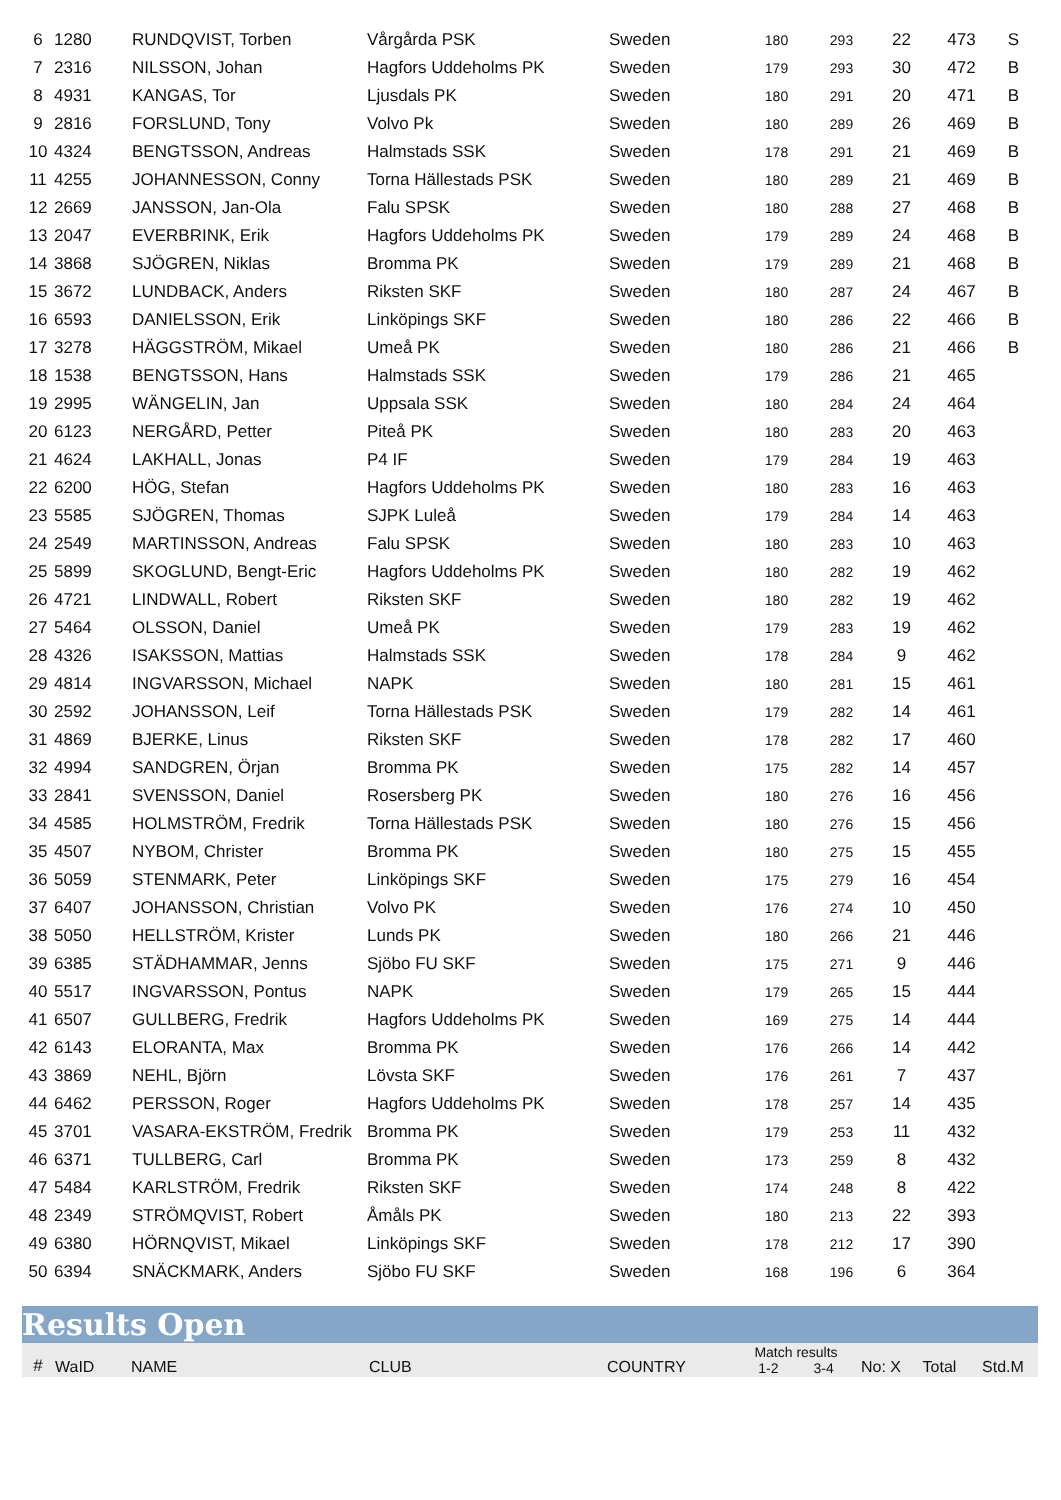| 6 | 1280 | RUNDQVIST, Torben | Vårgårda PSK | Sweden | 180 | 293 | 22 | 473 | S |
| 7 | 2316 | NILSSON, Johan | Hagfors Uddeholms PK | Sweden | 179 | 293 | 30 | 472 | B |
| 8 | 4931 | KANGAS, Tor | Ljusdals PK | Sweden | 180 | 291 | 20 | 471 | B |
| 9 | 2816 | FORSLUND, Tony | Volvo Pk | Sweden | 180 | 289 | 26 | 469 | B |
| 10 | 4324 | BENGTSSON, Andreas | Halmstads SSK | Sweden | 178 | 291 | 21 | 469 | B |
| 11 | 4255 | JOHANNESSON, Conny | Torna Hällestads PSK | Sweden | 180 | 289 | 21 | 469 | B |
| 12 | 2669 | JANSSON, Jan-Ola | Falu SPSK | Sweden | 180 | 288 | 27 | 468 | B |
| 13 | 2047 | EVERBRINK, Erik | Hagfors Uddeholms PK | Sweden | 179 | 289 | 24 | 468 | B |
| 14 | 3868 | SJÖGREN, Niklas | Bromma PK | Sweden | 179 | 289 | 21 | 468 | B |
| 15 | 3672 | LUNDBACK, Anders | Riksten SKF | Sweden | 180 | 287 | 24 | 467 | B |
| 16 | 6593 | DANIELSSON, Erik | Linköpings SKF | Sweden | 180 | 286 | 22 | 466 | B |
| 17 | 3278 | HÄGGSTRÖM, Mikael | Umeå PK | Sweden | 180 | 286 | 21 | 466 | B |
| 18 | 1538 | BENGTSSON, Hans | Halmstads SSK | Sweden | 179 | 286 | 21 | 465 | |
| 19 | 2995 | WÄNGELIN, Jan | Uppsala SSK | Sweden | 180 | 284 | 24 | 464 | |
| 20 | 6123 | NERGÅRD, Petter | Piteå PK | Sweden | 180 | 283 | 20 | 463 | |
| 21 | 4624 | LAKHALL, Jonas | P4 IF | Sweden | 179 | 284 | 19 | 463 | |
| 22 | 6200 | HÖG, Stefan | Hagfors Uddeholms PK | Sweden | 180 | 283 | 16 | 463 | |
| 23 | 5585 | SJÖGREN, Thomas | SJPK Luleå | Sweden | 179 | 284 | 14 | 463 | |
| 24 | 2549 | MARTINSSON, Andreas | Falu SPSK | Sweden | 180 | 283 | 10 | 463 | |
| 25 | 5899 | SKOGLUND, Bengt-Eric | Hagfors Uddeholms PK | Sweden | 180 | 282 | 19 | 462 | |
| 26 | 4721 | LINDWALL, Robert | Riksten SKF | Sweden | 180 | 282 | 19 | 462 | |
| 27 | 5464 | OLSSON, Daniel | Umeå PK | Sweden | 179 | 283 | 19 | 462 | |
| 28 | 4326 | ISAKSSON, Mattias | Halmstads SSK | Sweden | 178 | 284 | 9 | 462 | |
| 29 | 4814 | INGVARSSON, Michael | NAPK | Sweden | 180 | 281 | 15 | 461 | |
| 30 | 2592 | JOHANSSON, Leif | Torna Hällestads PSK | Sweden | 179 | 282 | 14 | 461 | |
| 31 | 4869 | BJERKE, Linus | Riksten SKF | Sweden | 178 | 282 | 17 | 460 | |
| 32 | 4994 | SANDGREN, Örjan | Bromma PK | Sweden | 175 | 282 | 14 | 457 | |
| 33 | 2841 | SVENSSON, Daniel | Rosersberg PK | Sweden | 180 | 276 | 16 | 456 | |
| 34 | 4585 | HOLMSTRÖM, Fredrik | Torna Hällestads PSK | Sweden | 180 | 276 | 15 | 456 | |
| 35 | 4507 | NYBOM, Christer | Bromma PK | Sweden | 180 | 275 | 15 | 455 | |
| 36 | 5059 | STENMARK, Peter | Linköpings SKF | Sweden | 175 | 279 | 16 | 454 | |
| 37 | 6407 | JOHANSSON, Christian | Volvo PK | Sweden | 176 | 274 | 10 | 450 | |
| 38 | 5050 | HELLSTRÖM, Krister | Lunds PK | Sweden | 180 | 266 | 21 | 446 | |
| 39 | 6385 | STÄDHAMMAR, Jenns | Sjöbo FU SKF | Sweden | 175 | 271 | 9 | 446 | |
| 40 | 5517 | INGVARSSON, Pontus | NAPK | Sweden | 179 | 265 | 15 | 444 | |
| 41 | 6507 | GULLBERG, Fredrik | Hagfors Uddeholms PK | Sweden | 169 | 275 | 14 | 444 | |
| 42 | 6143 | ELORANTA, Max | Bromma PK | Sweden | 176 | 266 | 14 | 442 | |
| 43 | 3869 | NEHL, Björn | Lövsta SKF | Sweden | 176 | 261 | 7 | 437 | |
| 44 | 6462 | PERSSON, Roger | Hagfors Uddeholms PK | Sweden | 178 | 257 | 14 | 435 | |
| 45 | 3701 | VASARA-EKSTRÖM, Fredrik | Bromma PK | Sweden | 179 | 253 | 11 | 432 | |
| 46 | 6371 | TULLBERG, Carl | Bromma PK | Sweden | 173 | 259 | 8 | 432 | |
| 47 | 5484 | KARLSTRÖM, Fredrik | Riksten SKF | Sweden | 174 | 248 | 8 | 422 | |
| 48 | 2349 | STRÖMQVIST, Robert | Åmåls PK | Sweden | 180 | 213 | 22 | 393 | |
| 49 | 6380 | HÖRNQVIST, Mikael | Linköpings SKF | Sweden | 178 | 212 | 17 | 390 | |
| 50 | 6394 | SNÄCKMARK, Anders | Sjöbo FU SKF | Sweden | 168 | 196 | 6 | 364 | |
Results Open
| # | WaID | NAME | CLUB | COUNTRY | Match results 1-2 3-4 | No: X | Total | Std.M |
| --- | --- | --- | --- | --- | --- | --- | --- | --- |